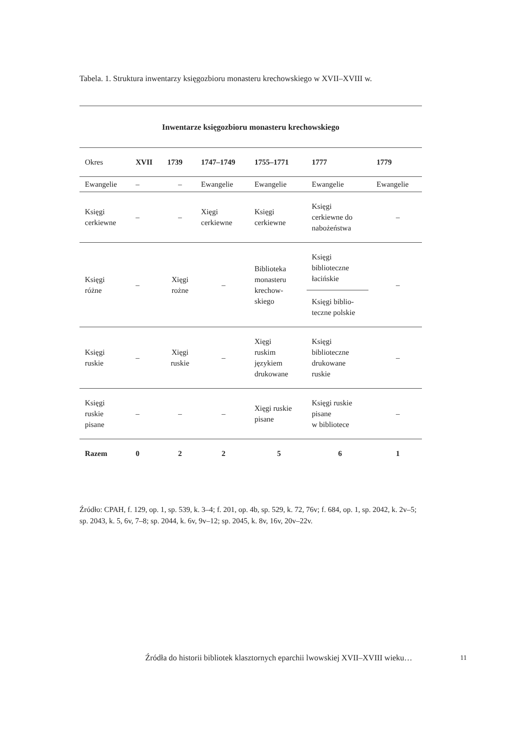Tabela. 1. Struktura inwentarzy księgozbioru monasteru krechowskiego w XVII–XVIII w.
| Inwentarze księgozbioru monasteru krechowskiego | | | | | | |
| --- | --- | --- | --- | --- | --- | --- |
| Okres | XVII | 1739 | 1747–1749 | 1755–1771 | 1777 | 1779 |
| Ewangelie | – | – | Ewangelie | Ewangelie | Ewangelie | Ewangelie |
| Księgi cerkiewne | – | – | Xięgi cerkiewne | Księgi cerkiewne | Księgi cerkiewne do nabożeństwa | – |
| Księgi różne | – | Xięgi rożne | – | Biblioteka monasteru krechow- skiego | Księgi biblioteczne łacińskie Księgi biblio- teczne polskie | – |
| Księgi ruskie | – | Xięgi ruskie | – | Xięgi ruskim językiem drukowane | Księgi biblioteczne drukowane ruskie | – |
| Księgi ruskie pisane | – | – | – | Xięgi ruskie pisane | Księgi ruskie pisane w bibliotece | – |
| Razem | 0 | 2 | 2 | 5 | 6 | 1 |
Źródło: CPAH, f. 129, op. 1, sp. 539, k. 3–4; f. 201, op. 4b, sp. 529, k. 72, 76v; f. 684, op. 1, sp. 2042, k. 2v–5; sp. 2043, k. 5, 6v, 7–8; sp. 2044, k. 6v, 9v–12; sp. 2045, k. 8v, 16v, 20v–22v.
Źródła do historii bibliotek klasztornych eparchii lwowskiej XVII–XVIII wieku…
11